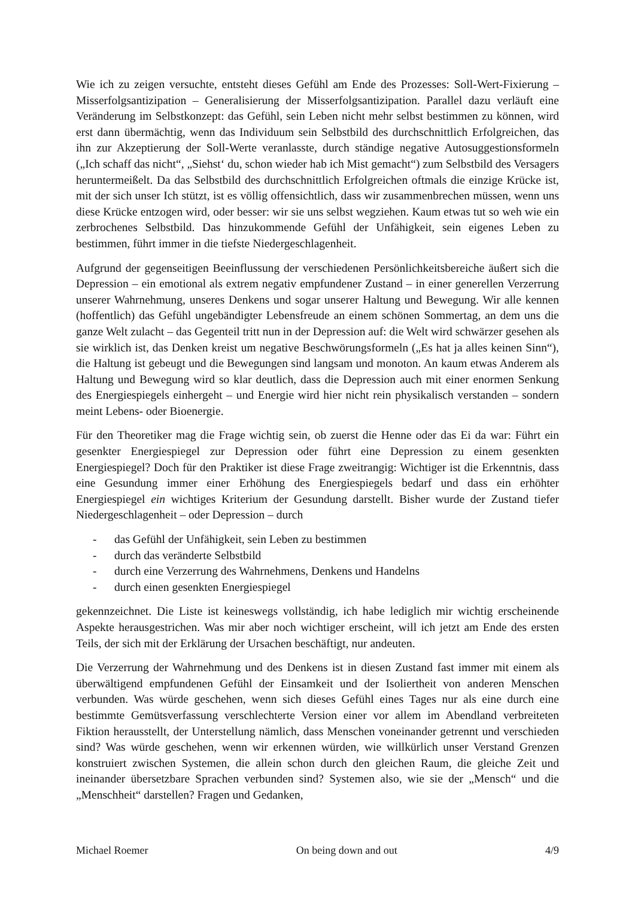Wie ich zu zeigen versuchte, entsteht dieses Gefühl am Ende des Prozesses: Soll-Wert-Fixierung – Misserfolgsantizipation – Generalisierung der Misserfolgsantizipation. Parallel dazu verläuft eine Veränderung im Selbstkonzept: das Gefühl, sein Leben nicht mehr selbst bestimmen zu können, wird erst dann übermächtig, wenn das Individuum sein Selbstbild des durchschnittlich Erfolgreichen, das ihn zur Akzeptierung der Soll-Werte veranlasste, durch ständige negative Autosuggestionsformeln („Ich schaff das nicht“, „Siehst‘ du, schon wieder hab ich Mist gemacht“) zum Selbstbild des Versagers heruntermeißelt. Da das Selbstbild des durchschnittlich Erfolgreichen oftmals die einzige Krücke ist, mit der sich unser Ich stützt, ist es völlig offensichtlich, dass wir zusammenbrechen müssen, wenn uns diese Krücke entzogen wird, oder besser: wir sie uns selbst wegziehen. Kaum etwas tut so weh wie ein zerbrochenes Selbstbild. Das hinzukommende Gefühl der Unfähigkeit, sein eigenes Leben zu bestimmen, führt immer in die tiefste Niedergeschlagenheit.
Aufgrund der gegenseitigen Beeinflussung der verschiedenen Persönlichkeitsbereiche äußert sich die Depression – ein emotional als extrem negativ empfundener Zustand – in einer generellen Verzerrung unserer Wahrnehmung, unseres Denkens und sogar unserer Haltung und Bewegung. Wir alle kennen (hoffentlich) das Gefühl ungebändigter Lebensfreude an einem schönen Sommertag, an dem uns die ganze Welt zulacht – das Gegenteil tritt nun in der Depression auf: die Welt wird schwärzer gesehen als sie wirklich ist, das Denken kreist um negative Beschwörungsformeln („Es hat ja alles keinen Sinn“), die Haltung ist gebeugt und die Bewegungen sind langsam und monoton. An kaum etwas Anderem als Haltung und Bewegung wird so klar deutlich, dass die Depression auch mit einer enormen Senkung des Energiespiegels einhergeht – und Energie wird hier nicht rein physikalisch verstanden – sondern meint Lebens- oder Bioenergie.
Für den Theoretiker mag die Frage wichtig sein, ob zuerst die Henne oder das Ei da war: Führt ein gesenkter Energiespiegel zur Depression oder führt eine Depression zu einem gesenkten Energiespiegel? Doch für den Praktiker ist diese Frage zweitrangig: Wichtiger ist die Erkenntnis, dass eine Gesundung immer einer Erhöhung des Energiespiegels bedarf und dass ein erhöhter Energiespiegel ein wichtiges Kriterium der Gesundung darstellt. Bisher wurde der Zustand tiefer Niedergeschlagenheit – oder Depression – durch
- das Gefühl der Unfähigkeit, sein Leben zu bestimmen
- durch das veränderte Selbstbild
- durch eine Verzerrung des Wahrnehmens, Denkens und Handelns
- durch einen gesenkten Energiespiegel
gekennzeichnet. Die Liste ist keineswegs vollständig, ich habe lediglich mir wichtig erscheinende Aspekte herausgestrichen. Was mir aber noch wichtiger erscheint, will ich jetzt am Ende des ersten Teils, der sich mit der Erklärung der Ursachen beschäftigt, nur andeuten.
Die Verzerrung der Wahrnehmung und des Denkens ist in diesen Zustand fast immer mit einem als überwältigend empfundenen Gefühl der Einsamkeit und der Isoliertheit von anderen Menschen verbunden. Was würde geschehen, wenn sich dieses Gefühl eines Tages nur als eine durch eine bestimmte Gemütsverfassung verschlechterte Version einer vor allem im Abendland verbreiteten Fiktion herausstellt, der Unterstellung nämlich, dass Menschen voneinander getrennt und verschieden sind? Was würde geschehen, wenn wir erkennen würden, wie willkürlich unser Verstand Grenzen konstruiert zwischen Systemen, die allein schon durch den gleichen Raum, die gleiche Zeit und ineinander übersetzbare Sprachen verbunden sind? Systemen also, wie sie der „Mensch“ und die „Menschheit“ darstellen? Fragen und Gedanken,
Michael Roemer On being down and out 4/9